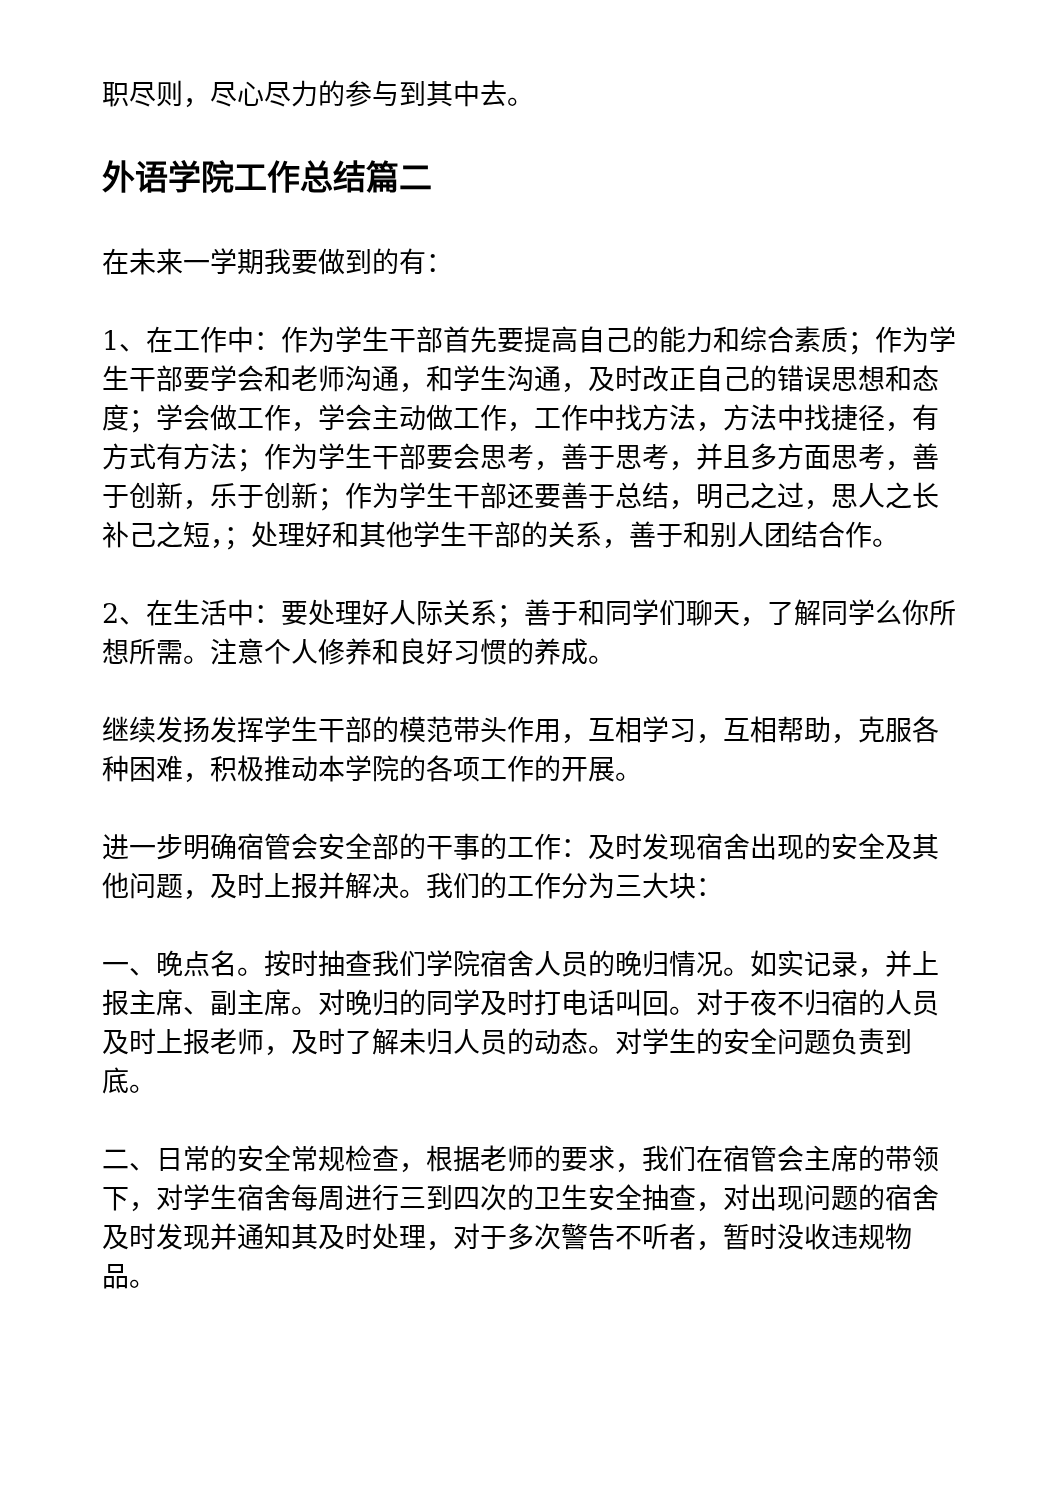职尽则，尽心尽力的参与到其中去。
外语学院工作总结篇二
在未来一学期我要做到的有：
1、在工作中：作为学生干部首先要提高自己的能力和综合素质；作为学生干部要学会和老师沟通，和学生沟通，及时改正自己的错误思想和态度；学会做工作，学会主动做工作，工作中找方法，方法中找捷径，有方式有方法；作为学生干部要会思考，善于思考，并且多方面思考，善于创新，乐于创新；作为学生干部还要善于总结，明己之过，思人之长补己之短，；处理好和其他学生干部的关系，善于和别人团结合作。
2、在生活中：要处理好人际关系；善于和同学们聊天，了解同学么你所想所需。注意个人修养和良好习惯的养成。
继续发扬发挥学生干部的模范带头作用，互相学习，互相帮助，克服各种困难，积极推动本学院的各项工作的开展。
进一步明确宿管会安全部的干事的工作：及时发现宿舍出现的安全及其他问题，及时上报并解决。我们的工作分为三大块：
一、晚点名。按时抽查我们学院宿舍人员的晚归情况。如实记录，并上报主席、副主席。对晚归的同学及时打电话叫回。对于夜不归宿的人员及时上报老师，及时了解未归人员的动态。对学生的安全问题负责到底。
二、日常的安全常规检查，根据老师的要求，我们在宿管会主席的带领下，对学生宿舍每周进行三到四次的卫生安全抽查，对出现问题的宿舍及时发现并通知其及时处理，对于多次警告不听者，暂时没收违规物品。